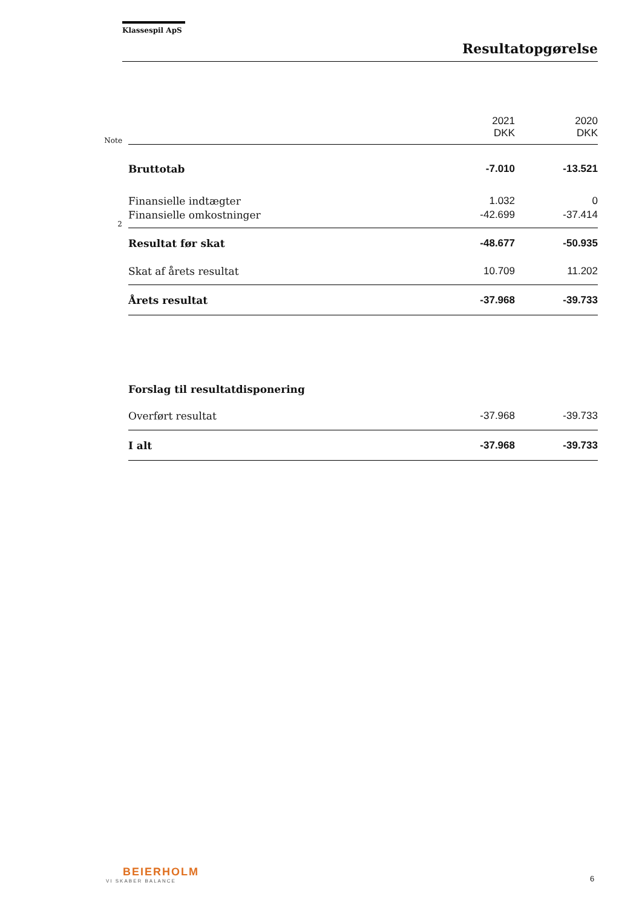Klassespil ApS
Resultatopgørelse
| Note | | 2021 DKK | 2020 DKK |
| | Bruttotab | -7.010 | -13.521 |
| | Finansielle indtægter | 1.032 | 0 |
| 2 | Finansielle omkostninger | -42.699 | -37.414 |
| | Resultat før skat | -48.677 | -50.935 |
| | Skat af årets resultat | 10.709 | 11.202 |
| | Årets resultat | -37.968 | -39.733 |
| | Forslag til resultatdisponering | | |
| | Overført resultat | -37.968 | -39.733 |
| | I alt | -37.968 | -39.733 |
BEIERHOLM
VI SKABER BALANCE
6